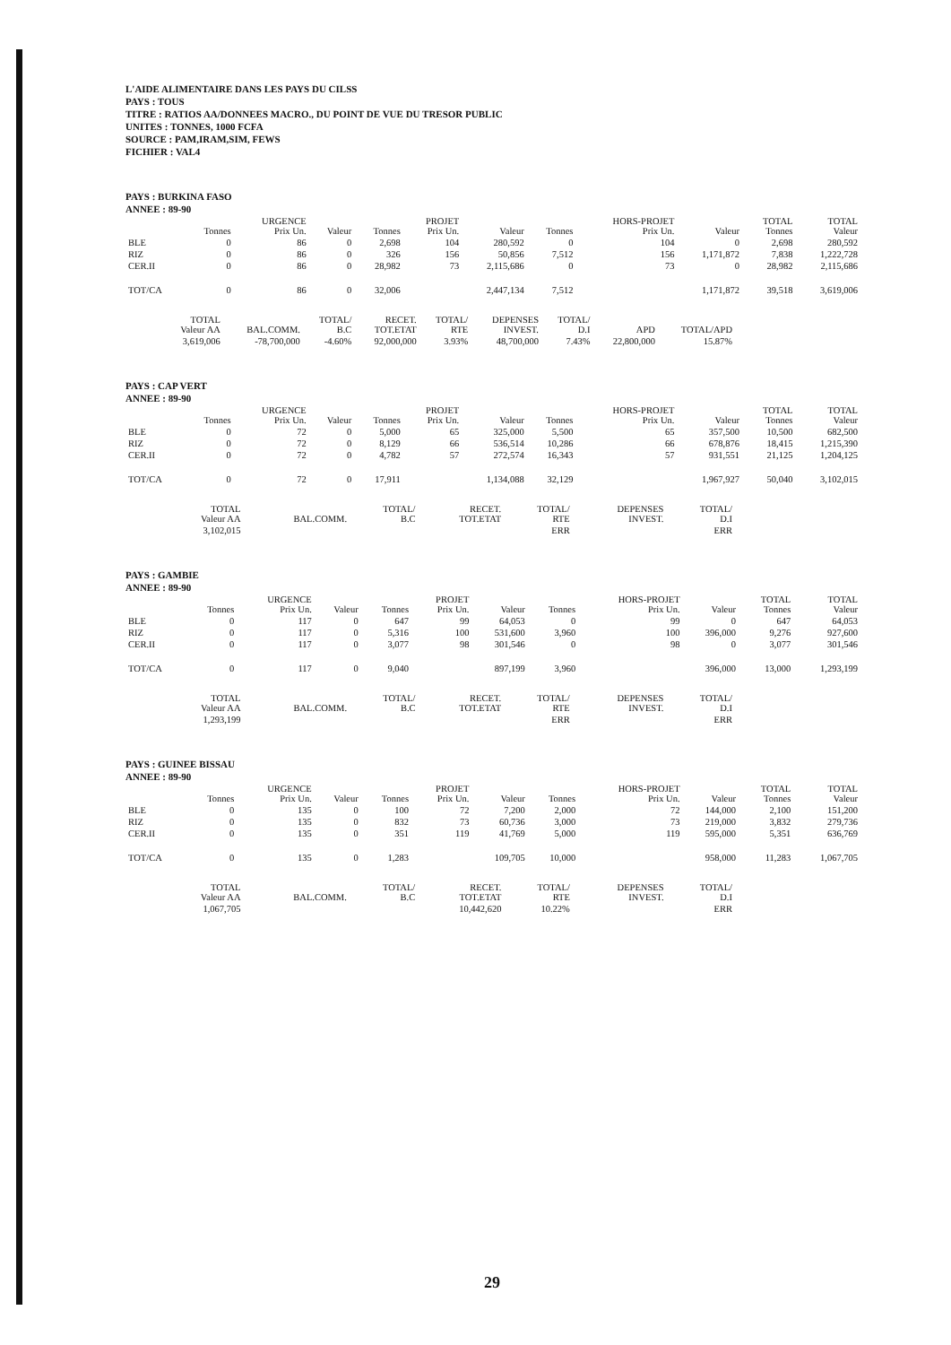L'AIDE ALIMENTAIRE DANS LES PAYS DU CILSS
PAYS : TOUS
TITRE : RATIOS AA/DONNEES MACRO., DU POINT DE VUE DU TRESOR PUBLIC
UNITES : TONNES, 1000 FCFA
SOURCE : PAM,IRAM,SIM, FEWS
FICHIER : VAL4
PAYS : BURKINA FASO
ANNEE : 89-90
| | Tonnes | URGENCE Prix Un. | Valeur | Tonnes | PROJET Prix Un. | Valeur | Tonnes | HORS-PROJET Prix Un. | Valeur | TOTAL Tonnes | TOTAL Valeur |
| --- | --- | --- | --- | --- | --- | --- | --- | --- | --- | --- | --- |
| BLE | 0 | 86 | 0 | 2,698 | 104 | 280,592 | 0 | 104 | 0 | 2,698 | 280,592 |
| RIZ | 0 | 86 | 0 | 326 | 156 | 50,856 | 7,512 | 156 | 1,171,872 | 7,838 | 1,222,728 |
| CER.II | 0 | 86 | 0 | 28,982 | 73 | 2,115,686 | 0 | 73 | 0 | 28,982 | 2,115,686 |
| TOT/CA | 0 | 86 | 0 | 32,006 | | 2,447,134 | 7,512 | | 1,171,872 | 39,518 | 3,619,006 |
| TOTAL Valeur AA | BAL.COMM. | TOTAL/ B.C | RECET. TOT.ETAT | TOTAL/ RTE | DEPENSES INVEST. | TOTAL/ D.I | APD | TOTAL/APD |
| --- | --- | --- | --- | --- | --- | --- | --- | --- |
| 3,619,006 | -78,700,000 | -4.60% | 92,000,000 | 3.93% | 48,700,000 | 7.43% | 22,800,000 | 15.87% |
PAYS : CAP VERT
ANNEE : 89-90
| | Tonnes | URGENCE Prix Un. | Valeur | Tonnes | PROJET Prix Un. | Valeur | Tonnes | HORS-PROJET Prix Un. | Valeur | TOTAL Tonnes | TOTAL Valeur |
| --- | --- | --- | --- | --- | --- | --- | --- | --- | --- | --- | --- |
| BLE | 0 | 72 | 0 | 5,000 | 65 | 325,000 | 5,500 | 65 | 357,500 | 10,500 | 682,500 |
| RIZ | 0 | 72 | 0 | 8,129 | 66 | 536,514 | 10,286 | 66 | 678,876 | 18,415 | 1,215,390 |
| CER.II | 0 | 72 | 0 | 4,782 | 57 | 272,574 | 16,343 | 57 | 931,551 | 21,125 | 1,204,125 |
| TOT/CA | 0 | 72 | 0 | 17,911 | | 1,134,088 | 32,129 | | 1,967,927 | 50,040 | 3,102,015 |
| TOTAL Valeur AA | BAL.COMM. | TOTAL/ B.C | RECET. TOT.ETAT | TOTAL/ RTE | DEPENSES INVEST. | TOTAL/ D.I |
| --- | --- | --- | --- | --- | --- | --- |
| 3,102,015 | | | | ERR | | ERR |
PAYS : GAMBIE
ANNEE : 89-90
| | Tonnes | URGENCE Prix Un. | Valeur | Tonnes | PROJET Prix Un. | Valeur | Tonnes | HORS-PROJET Prix Un. | Valeur | TOTAL Tonnes | TOTAL Valeur |
| --- | --- | --- | --- | --- | --- | --- | --- | --- | --- | --- | --- |
| BLE | 0 | 117 | 0 | 647 | 99 | 64,053 | 0 | 99 | 0 | 647 | 64,053 |
| RIZ | 0 | 117 | 0 | 5,316 | 100 | 531,600 | 3,960 | 100 | 396,000 | 9,276 | 927,600 |
| CER.II | 0 | 117 | 0 | 3,077 | 98 | 301,546 | 0 | 98 | 0 | 3,077 | 301,546 |
| TOT/CA | 0 | 117 | 0 | 9,040 | | 897,199 | 3,960 | | 396,000 | 13,000 | 1,293,199 |
| TOTAL Valeur AA | BAL.COMM. | TOTAL/ B.C | RECET. TOT.ETAT | TOTAL/ RTE | DEPENSES INVEST. | TOTAL/ D.I |
| --- | --- | --- | --- | --- | --- | --- |
| 1,293,199 | | | | ERR | | ERR |
PAYS : GUINEE BISSAU
ANNEE : 89-90
| | Tonnes | URGENCE Prix Un. | Valeur | Tonnes | PROJET Prix Un. | Valeur | Tonnes | HORS-PROJET Prix Un. | Valeur | TOTAL Tonnes | TOTAL Valeur |
| --- | --- | --- | --- | --- | --- | --- | --- | --- | --- | --- | --- |
| BLE | 0 | 135 | 0 | 100 | 72 | 7,200 | 2,000 | 72 | 144,000 | 2,100 | 151,200 |
| RIZ | 0 | 135 | 0 | 832 | 73 | 60,736 | 3,000 | 73 | 219,000 | 3,832 | 279,736 |
| CER.II | 0 | 135 | 0 | 351 | 119 | 41,769 | 5,000 | 119 | 595,000 | 5,351 | 636,769 |
| TOT/CA | 0 | 135 | 0 | 1,283 | | 109,705 | 10,000 | | 958,000 | 11,283 | 1,067,705 |
| TOTAL Valeur AA | BAL.COMM. | TOTAL/ B.C | RECET. TOT.ETAT | TOTAL/ RTE | DEPENSES INVEST. | TOTAL/ D.I |
| --- | --- | --- | --- | --- | --- | --- |
| 1,067,705 | | | 10,442,620 | 10.22% | | ERR |
29